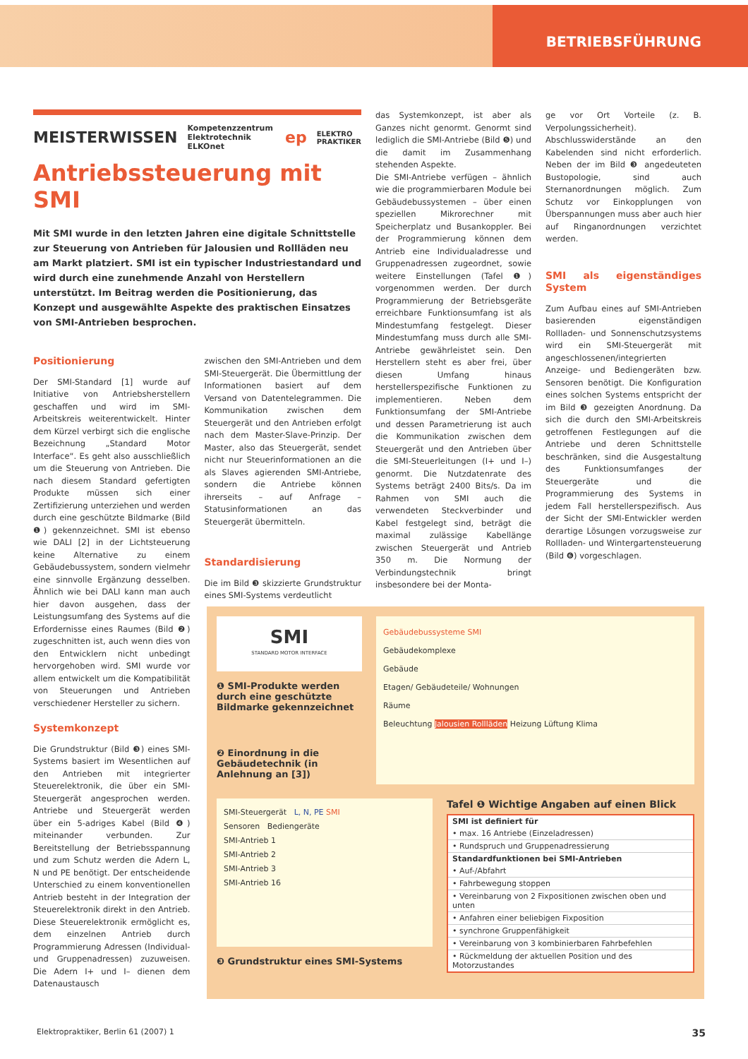BETRIEBSFÜHRUNG
MEISTERWISSEN Kompetenzzentrum Elektrotechnik ELKOnet ep ELEKTRO PRAKTIKER
Antriebssteuerung mit SMI
Mit SMI wurde in den letzten Jahren eine digitale Schnittstelle zur Steuerung von Antrieben für Jalousien und Rollläden neu am Markt platziert. SMI ist ein typischer Industriestandard und wird durch eine zunehmende Anzahl von Herstellern unterstützt. Im Beitrag werden die Positionierung, das Konzept und ausgewählte Aspekte des praktischen Einsatzes von SMI-Antrieben besprochen.
Positionierung
Der SMI-Standard [1] wurde auf Initiative von Antriebsherstellern geschaffen und wird im SMI-Arbeitskreis weiterentwickelt. Hinter dem Kürzel verbirgt sich die englische Bezeichnung „Standard Motor Interface“. Es geht also ausschließlich um die Steuerung von Antrieben. Die nach diesem Standard gefertigten Produkte müssen sich einer Zertifizierung unterziehen und werden durch eine geschützte Bildmarke (Bild ❶) gekennzeichnet. SMI ist ebenso wie DALI [2] in der Lichtsteuerung keine Alternative zu einem Gebäudebussystem, sondern vielmehr eine sinnvolle Ergänzung desselben. Ähnlich wie bei DALI kann man auch hier davon ausgehen, dass der Leistungsumfang des Systems auf die Erfordernisse eines Raumes (Bild ❷) zugeschnitten ist, auch wenn dies von den Entwicklern nicht unbedingt hervorgehoben wird. SMI wurde vor allem entwickelt um die Kompatibilität von Steuerungen und Antrieben verschiedener Hersteller zu sichern.
Systemkonzept
Die Grundstruktur (Bild ❸) eines SMI-Systems basiert im Wesentlichen auf den Antrieben mit integrierter Steuerelektronik, die über ein SMI-Steuergerät angesprochen werden. Antriebe und Steuergerät werden über ein 5-adriges Kabel (Bild ❹) miteinander verbunden. Zur Bereitstellung der Betriebsspannung und zum Schutz werden die Adern L, N und PE benötigt. Der entscheidende Unterschied zu einem konventionellen Antrieb besteht in der Integration der Steuerelektronik direkt in den Antrieb. Diese Steuerelektronik ermöglicht es, dem einzelnen Antrieb durch Programmierung Adressen (Individual- und Gruppenadressen) zuzuweisen. Die Adern I+ und I– dienen dem Datenaustausch
zwischen den SMI-Antrieben und dem SMI-Steuergerät. Die Übermittlung der Informationen basiert auf dem Versand von Datentelegrammen. Die Kommunikation zwischen dem Steuergerät und den Antrieben erfolgt nach dem Master-Slave-Prinzip. Der Master, also das Steuergerät, sendet nicht nur Steuerinformationen an die als Slaves agierenden SMI-Antriebe, sondern die Antriebe können ihrerseits – auf Anfrage – Statusinformationen an das Steuergerät übermitteln.
Standardisierung
Die im Bild ❸ skizzierte Grundstruktur eines SMI-Systems verdeutlicht
das Systemkonzept, ist aber als Ganzes nicht genormt. Genormt sind lediglich die SMI-Antriebe (Bild ❺) und die damit im Zusammenhang stehenden Aspekte.
Die SMI-Antriebe verfügen – ähnlich wie die programmierbaren Module bei Gebäudebussystemen – über einen speziellen Mikrorechner mit Speicherplatz und Busankoppler. Bei der Programmierung können dem Antrieb eine Individualadresse und Gruppenadressen zugeordnet, sowie weitere Einstellungen (Tafel ❶) vorgenommen werden. Der durch Programmierung der Betriebsgeräte erreichbare Funktionsumfang ist als Mindestumfang festgelegt. Dieser Mindestumfang muss durch alle SMI-Antriebe gewährleistet sein. Den Herstellern steht es aber frei, über diesen Umfang hinaus herstellerspezifische Funktionen zu implementieren. Neben dem Funktionsumfang der SMI-Antriebe und dessen Parametrierung ist auch die Kommunikation zwischen dem Steuergerät und den Antrieben über die SMI-Steuerleitungen (I+ und I–) genormt. Die Nutzdatenrate des Systems beträgt 2400 Bits/s. Da im Rahmen von SMI auch die verwendeten Steckverbinder und Kabel festgelegt sind, beträgt die maximal zulässige Kabellänge zwischen Steuergerät und Antrieb 350 m. Die Normung der Verbindungstechnik bringt insbesondere bei der Monta-
ge vor Ort Vorteile (z. B. Verpolungssicherheit). Abschlusswiderstände an den Kabelenden sind nicht erforderlich. Neben der im Bild ❸ angedeuteten Bustopologie, sind auch Sternanordnungen möglich. Zum Schutz vor Einkopplungen von Überspannungen muss aber auch hier auf Ringanordnungen verzichtet werden.
SMI als eigenständiges System
Zum Aufbau eines auf SMI-Antrieben basierenden eigenständigen Rollladen- und Sonnenschutzsystems wird ein SMI-Steuergerät mit angeschlossenen/integrierten Anzeige- und Bediengeräten bzw. Sensoren benötigt. Die Konfiguration eines solchen Systems entspricht der im Bild ❸ gezeigten Anordnung. Da sich die durch den SMI-Arbeitskreis getroffenen Festlegungen auf die Antriebe und deren Schnittstelle beschränken, sind die Ausgestaltung des Funktionsumfanges der Steuergeräte und die Programmierung des Systems in jedem Fall herstellerspezifisch. Aus der Sicht der SMI-Entwickler werden derartige Lösungen vorzugsweise zur Rollladen- und Wintergartensteuerung (Bild ❻) vorgeschlagen.
SMI
STANDARD MOTOR INTERFACE
❶ SMI-Produkte werden durch eine geschützte Bildmarke gekennzeichnet
❷ Einordnung in die Gebäudetechnik (in Anlehnung an [3])
Gebäudebussysteme SMI
Gebäudekomplexe
Gebäude
Etagen/ Gebäudeteile/ Wohnungen
Räume
Beleuchtung Jalousien Rollläden Heizung Lüftung Klima
SMI-Steuergerät L, N, PE SMI
Sensoren Bediengeräte
SMI-Antrieb 1
SMI-Antrieb 2
SMI-Antrieb 3
SMI-Antrieb 16
❸ Grundstruktur eines SMI-Systems
Tafel ❶ Wichtige Angaben auf einen Blick
| SMI ist definiert für |
| --- |
| • max. 16 Antriebe (Einzeladressen) |
| • Rundspruch und Gruppenadressierung |
| Standardfunktionen bei SMI-Antrieben |
| • Auf-/Abfahrt |
| • Fahrbewegung stoppen |
| • Vereinbarung von 2 Fixpositionen zwischen oben und unten |
| • Anfahren einer beliebigen Fixposition |
| • synchrone Gruppenfähigkeit |
| • Vereinbarung von 3 kombinierbaren Fahrbefehlen |
| • Rückmeldung der aktuellen Position und des Motorzustandes |
Elektropraktiker, Berlin 61 (2007) 1 35